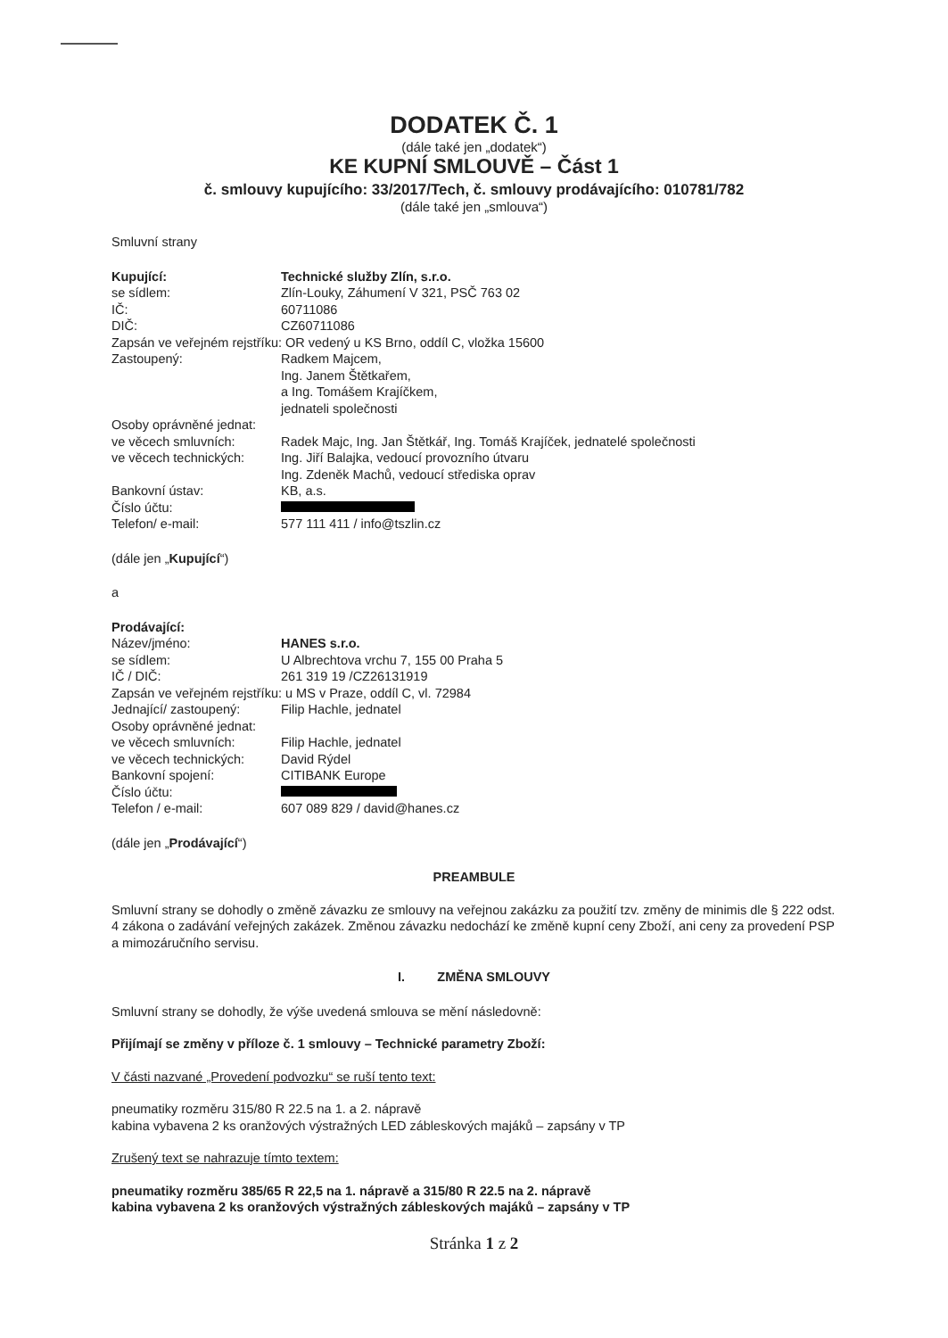DODATEK Č. 1
(dále také jen „dodatek“)
KE KUPNÍ SMLOUVĚ – Část 1
č. smlouvy kupujícího: 33/2017/Tech, č. smlouvy prodávajícího: 010781/782
(dále také jen „smlouva“)
Smluvní strany
| Kupující: | Technické služby Zlín, s.r.o. |
| se sídlem: | Zlín-Louky, Záhumení V 321, PSČ 763 02 |
| IČ: | 60711086 |
| DIČ: | CZ60711086 |
| Zapsán ve veřejném rejstříku: OR vedený u KS Brno, oddíl C, vložka 15600 | |
| Zastoupený: | Radkem Majcem, Ing. Janem Štětkařem, a Ing. Tomášem Krajíčkem, jednateli společnosti |
| Osoby oprávněné jednat: | |
| ve věcech smluvních: | Radek Majc, Ing. Jan Štětkář, Ing. Tomáš Krajíček, jednatelé společnosti |
| ve věcech technických: | Ing. Jiří Balajka, vedoucí provozního útvaru Ing. Zdeněk Machů, vedoucí střediska oprav |
| Bankovní ústav: | KB, a.s. |
| Číslo účtu: | |
| Telefon/ e-mail: | 577 111 411 / info@tszlin.cz |
(dále jen „Kupující“)
a
| Prodávající: | |
| Název/jméno: | HANES s.r.o. |
| se sídlem: | U Albrechtova vrchu 7, 155 00 Praha 5 |
| IČ / DIČ: | 261 319 19 /CZ26131919 |
| Zapsán ve veřejném rejstříku: u MS v Praze, oddíl C, vl. 72984 | |
| Jednající/ zastoupený: | Filip Hachle, jednatel |
| Osoby oprávněné jednat: | |
| ve věcech smluvních: | Filip Hachle, jednatel |
| ve věcech technických: | David Rýdel |
| Bankovní spojení: | CITIBANK Europe |
| Číslo účtu: | |
| Telefon / e-mail: | 607 089 829 / david@hanes.cz |
(dále jen „Prodávající“)
PREAMBULE
Smluvní strany se dohodly o změně závazku ze smlouvy na veřejnou zakázku za použití tzv. změny de minimis dle § 222 odst. 4 zákona o zadávání veřejných zakázek. Změnou závazku nedochází ke změně kupní ceny Zboží, ani ceny za provedení PSP a mimozáručního servisu.
I. ZMĚNA SMLOUVY
Smluvní strany se dohodly, že výše uvedená smlouva se mění následovně:
Přijímají se změny v příloze č. 1 smlouvy – Technické parametry Zboží:
V části nazvané „Provedení podvozku“ se ruší tento text:
pneumatiky rozměru 315/80 R 22.5 na 1. a 2. nápravě
kabina vybavena 2 ks oranžových výstražných LED zábleskových majáků – zapsány v TP
Zrušený text se nahrazuje tímto textem:
pneumatiky rozměru 385/65 R 22,5 na 1. nápravě a 315/80 R 22.5 na 2. nápravě
kabina vybavena 2 ks oranžových výstražných zábleskových majáků – zapsány v TP
Stránka 1 z 2